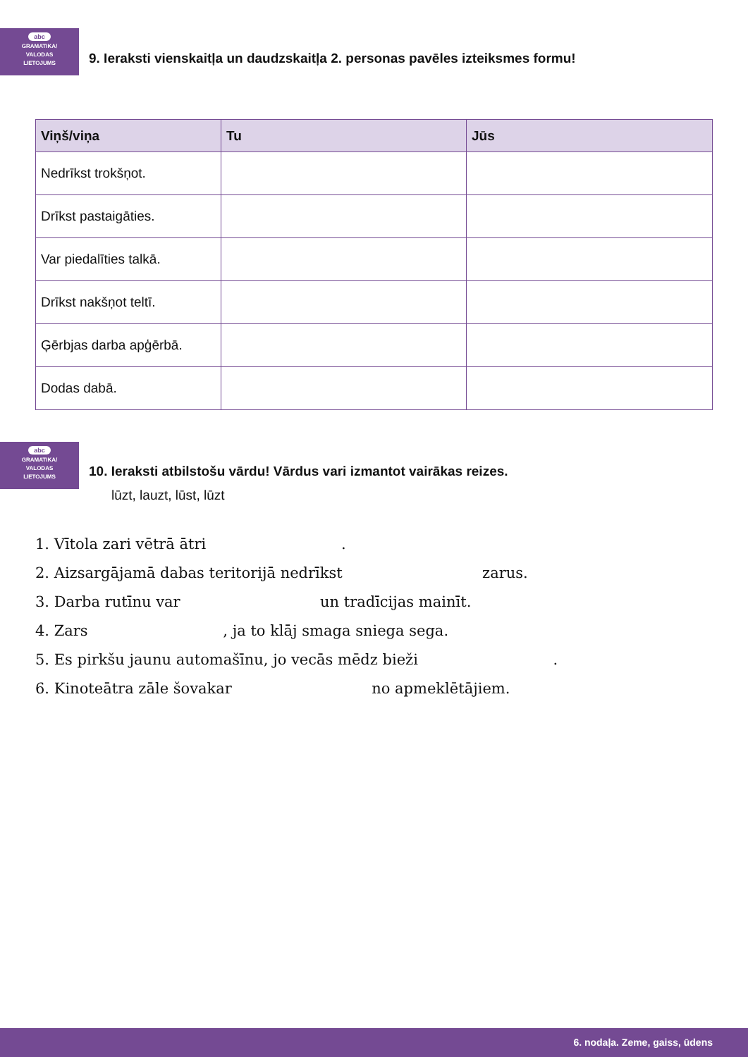abc
GRAMATIKA/
VALODAS
LIETOJUMS
9. Ieraksti vienskaitļa un daudzskaitļa 2. personas pavēles izteiksmes formu!
| Viņš/viņa | Tu | Jūs |
| --- | --- | --- |
| Nedrīkst trokšņot. | | |
| Drīkst pastaigāties. | | |
| Var piedalīties talkā. | | |
| Drīkst nakšņot teltī. | | |
| Ģērbjas darba apģērbā. | | |
| Dodas dabā. | | |
abc
GRAMATIKA/
VALODAS
LIETOJUMS
10. Ieraksti atbilstošu vārdu! Vārdus vari izmantot vairākas reizes.
lūzt, lauzt, lūst, lūzt
1. Vītola zari vētrā ātri .
2. Aizsargājamā dabas teritorijā nedrīkst zarus.
3. Darba rutīnu var un tradīcijas mainīt.
4. Zars , ja to klāj smaga sniega sega.
5. Es pirkšu jaunu automašīnu, jo vecās mēdz bieži .
6. Kinoteātra zāle šovakar no apmeklētājiem.
6. nodaļa. Zeme, gaiss, ūdens